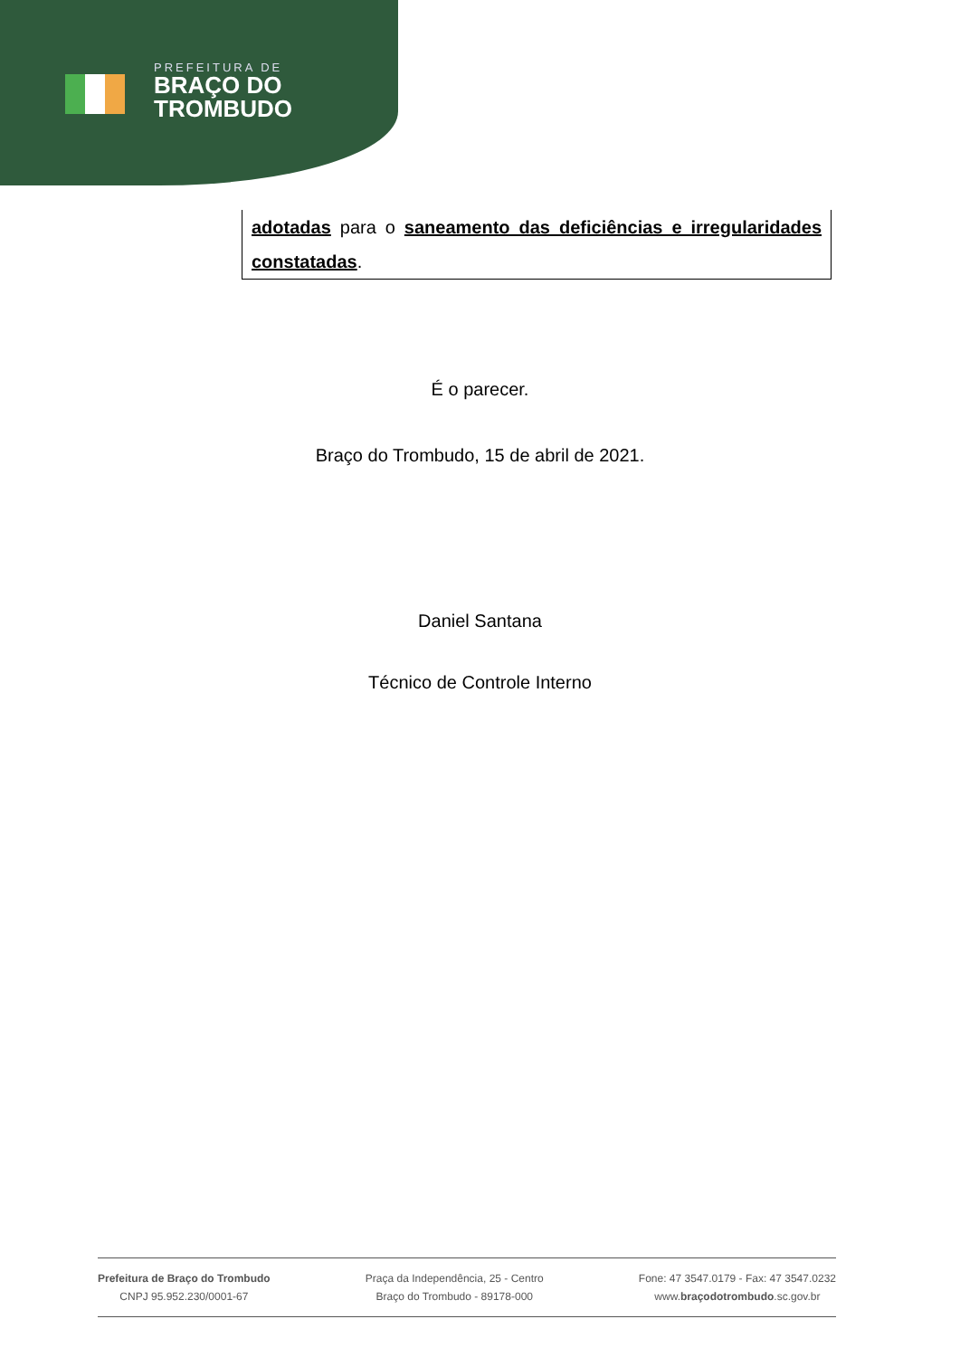PREFEITURA DE
BRAÇO DO
TROMBUDO
adotadas para o saneamento das deficiências e irregularidades constatadas.
É o parecer.
Braço do Trombudo, 15 de abril de 2021.
Daniel Santana
Técnico de Controle Interno
Prefeitura de Braço do Trombudo
CNPJ 95.952.230/0001-67
Praça da Independência, 25 - Centro
Braço do Trombudo - 89178-000
Fone: 47 3547.0179 - Fax: 47 3547.0232
www.braçodotrombudo.sc.gov.br